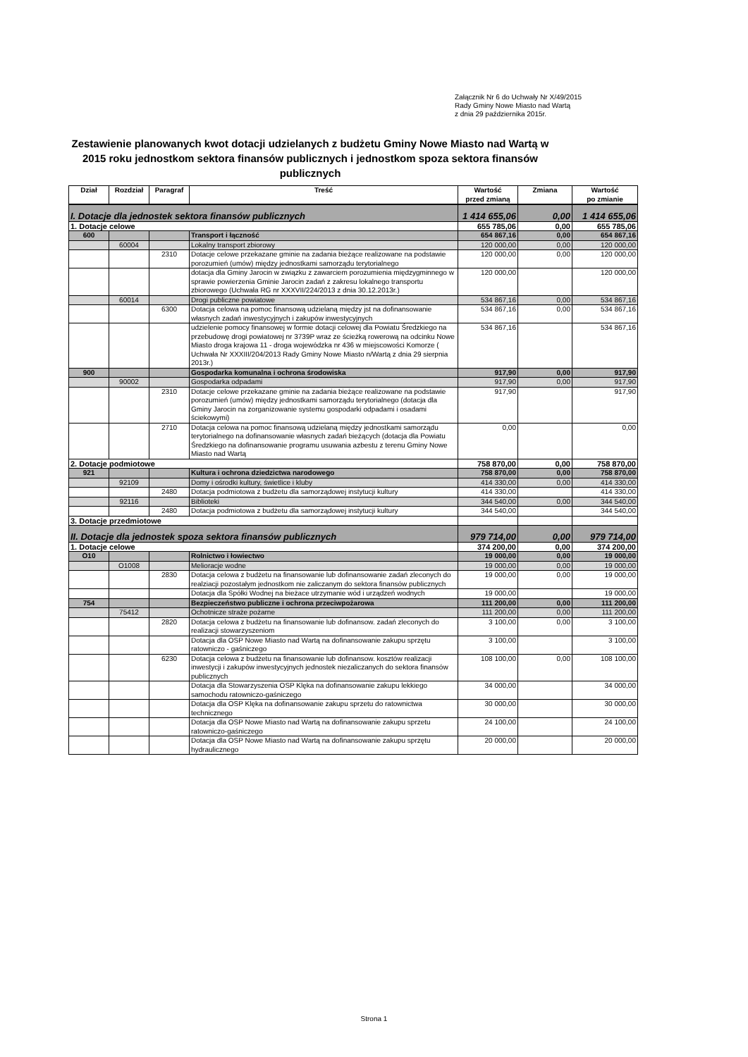Załącznik Nr 6 do Uchwały Nr X/49/2015
Rady Gminy Nowe Miasto nad Wartą
z dnia 29 października 2015r.
Zestawienie planowanych kwot dotacji udzielanych z budżetu Gminy Nowe Miasto nad Wartą w 2015 roku jednostkom sektora finansów publicznych i jednostkom spoza sektora finansów publicznych
| Dział | Rozdział | Paragraf | Treść | Wartość przed zmianą | Zmiana | Wartość po zmianie |
| --- | --- | --- | --- | --- | --- | --- |
| I. Dotacje dla jednostek sektora finansów publicznych | | | | 1 414 655,06 | 0,00 | 1 414 655,06 |
| 1. Dotacje celowe | | | | 655 785,06 | 0,00 | 655 785,06 |
| 600 | | | Transport i łączność | 654 867,16 | 0,00 | 654 867,16 |
| | 60004 | | Lokalny transport zbiorowy | 120 000,00 | 0,00 | 120 000,00 |
| | | 2310 | Dotacje celowe przekazane gminie na zadania bieżące realizowane na podstawie porozumień (umów) między jednostkami samorządu terytorialnego | 120 000,00 | 0,00 | 120 000,00 |
| | | | dotacja dla Gminy Jarocin w związku z zawarciem porozumienia międzygminnego w sprawie powierzenia Gminie Jarocin zadań z zakresu lokalnego transportu zbiorowego (Uchwała RG nr XXXVII/224/2013 z dnia 30.12.2013r.) | 120 000,00 | | 120 000,00 |
| | 60014 | | Drogi publiczne powiatowe | 534 867,16 | 0,00 | 534 867,16 |
| | | 6300 | Dotacja celowa na pomoc finansową udzielaną między jst na dofinansowanie własnych zadań inwestycyjnych i zakupów inwestycyjnych | 534 867,16 | 0,00 | 534 867,16 |
| | | | udzielenie pomocy finansowej w formie dotacji celowej dla Powiatu Średzkiego na przebudowę drogi powiatowej nr 3739P wraz ze ścieżką rowerową na odcinku Nowe Miasto droga krajowa 11 - droga wojewódzka nr 436 w miejscowości Komorze ( Uchwała Nr XXXIII/204/2013 Rady Gminy Nowe Miasto n/Wartą z dnia 29 sierpnia 2013r.) | 534 867,16 | | 534 867,16 |
| 900 | | | Gospodarka komunalna i ochrona środowiska | 917,90 | 0,00 | 917,90 |
| | 90002 | | Gospodarka odpadami | 917,90 | 0,00 | 917,90 |
| | | 2310 | Dotacje celowe przekazane gminie na zadania bieżące realizowane na podstawie porozumień (umów) między jednostkami samorządu terytorialnego (dotacja dla Gminy Jarocin na zorganizowanie systemu gospodarki odpadami i osadami ściekowymi) | 917,90 | | 917,90 |
| | | 2710 | Dotacja celowa na pomoc finansową udzielaną między jednostkami samorządu terytorialnego na dofinansowanie własnych zadań bieżących (dotacja dla Powiatu Średzkiego na dofinansowanie programu usuwania azbestu z terenu Gminy Nowe Miasto nad Wartą | 0,00 | | 0,00 |
| 2. Dotacje podmiotowe | | | | 758 870,00 | 0,00 | 758 870,00 |
| 921 | | | Kultura i ochrona dziedzictwa narodowego | 758 870,00 | 0,00 | 758 870,00 |
| | 92109 | | Domy i ośrodki kultury, świetlice i kluby | 414 330,00 | 0,00 | 414 330,00 |
| | | 2480 | Dotacja podmiotowa z budżetu dla samorządowej instytucji kultury | 414 330,00 | | 414 330,00 |
| | 92116 | | Biblioteki | 344 540,00 | 0,00 | 344 540,00 |
| | | 2480 | Dotacja podmiotowa z budżetu dla samorządowej instytucji kultury | 344 540,00 | | 344 540,00 |
| 3. Dotacje przedmiotowe | | | | | | |
| II. Dotacje dla jednostek spoza sektora finansów publicznych | | | | 979 714,00 | 0,00 | 979 714,00 |
| 1. Dotacje celowe | | | | 374 200,00 | 0,00 | 374 200,00 |
| O10 | | | Rolnictwo i łowiectwo | 19 000,00 | 0,00 | 19 000,00 |
| | O1008 | | Melioracje wodne | 19 000,00 | 0,00 | 19 000,00 |
| | | 2830 | Dotacja celowa z budżetu na finansowanie lub dofinansowanie zadań zleconych do realziacji pozostałym jednostkom nie zaliczanym do sektora finansów publicznych | 19 000,00 | 0,00 | 19 000,00 |
| | | | Dotacja dla Spółki Wodnej na bieżace utrzymanie wód i urządzeń wodnych | 19 000,00 | | 19 000,00 |
| 754 | | | Bezpieczeństwo publiczne i ochrona przeciwpożarowa | 111 200,00 | 0,00 | 111 200,00 |
| | 75412 | | Ochotnicze straże pożarne | 111 200,00 | 0,00 | 111 200,00 |
| | | 2820 | Dotacja celowa z budżetu na finansowanie lub dofinansow. zadań zleconych do realizacji stowarzyszeniom | 3 100,00 | 0,00 | 3 100,00 |
| | | | Dotacja dla OSP Nowe Miasto nad Wartą na dofinansowanie zakupu sprzętu ratowniczo - gaśniczego | 3 100,00 | | 3 100,00 |
| | | 6230 | Dotacja celowa z budżetu na finansowanie lub dofinansow. kosztów realizacji inwestycji i zakupów inwestycyjnych jednostek niezaliczanych do sektora finansów publicznych | 108 100,00 | 0,00 | 108 100,00 |
| | | | Dotacja dla Stowarzyszenia OSP Klęka na dofinansowanie zakupu lekkiego samochodu ratowniczo-gaśniczego | 34 000,00 | | 34 000,00 |
| | | | Dotacja dla OSP Klęka na dofinansowanie zakupu sprzetu do ratownictwa technicznego | 30 000,00 | | 30 000,00 |
| | | | Dotacja dla OSP Nowe Miasto nad Wartą na dofinansowanie zakupu sprzetu ratowniczo-gaśniczego | 24 100,00 | | 24 100,00 |
| | | | Dotacja dla OSP Nowe Miasto nad Wartą na dofinansowanie zakupu sprzętu hydraulicznego | 20 000,00 | | 20 000,00 |
Strona 1